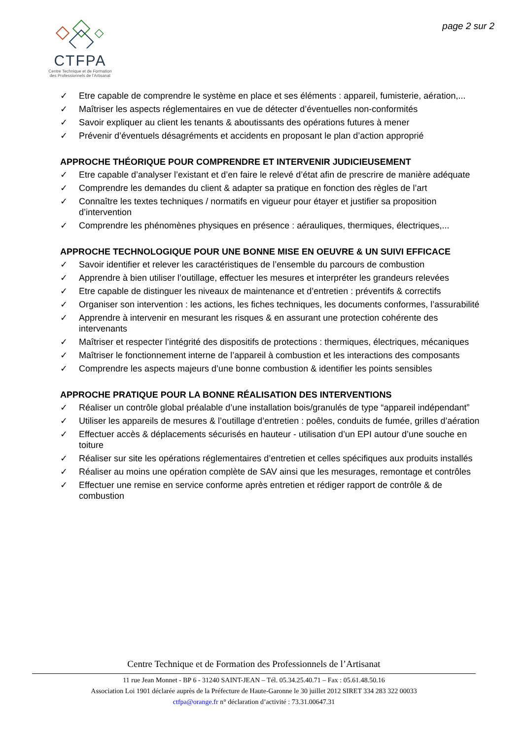CTFPA
Centre Technique et de Formation
des Professionnels de l’Artisanat
page 2 sur 2
✓ Etre capable de comprendre le système en place et ses éléments : appareil, fumisterie, aération,...
✓ Maîtriser les aspects réglementaires en vue de détecter d’éventuelles non-conformités
✓ Savoir expliquer au client les tenants & aboutissants des opérations futures à mener
✓ Prévenir d’éventuels désagréments et accidents en proposant le plan d’action approprié
APPROCHE THÉORIQUE POUR COMPRENDRE ET INTERVENIR JUDICIEUSEMENT
✓ Etre capable d’analyser l’existant et d’en faire le relevé d’état afin de prescrire de manière adéquate
✓ Comprendre les demandes du client & adapter sa pratique en fonction des règles de l’art
✓ Connaître les textes techniques / normatifs en vigueur pour étayer et justifier sa proposition d’intervention
✓ Comprendre les phénomènes physiques en présence : aérauliques, thermiques, électriques,...
APPROCHE TECHNOLOGIQUE POUR UNE BONNE MISE EN OEUVRE & UN SUIVI EFFICACE
✓ Savoir identifier et relever les caractéristiques de l’ensemble du parcours de combustion
✓ Apprendre à bien utiliser l’outillage, effectuer les mesures et interpréter les grandeurs relevées
✓ Etre capable de distinguer les niveaux de maintenance et d’entretien : préventifs & correctifs
✓ Organiser son intervention : les actions, les fiches techniques, les documents conformes, l’assurabilité
✓ Apprendre à intervenir en mesurant les risques & en assurant une protection cohérente des intervenants
✓ Maîtriser et respecter l’intégrité des dispositifs de protections : thermiques, électriques, mécaniques
✓ Maîtriser le fonctionnement interne de l’appareil à combustion et les interactions des composants
✓ Comprendre les aspects majeurs d’une bonne combustion & identifier les points sensibles
APPROCHE PRATIQUE POUR LA BONNE RÉALISATION DES INTERVENTIONS
✓ Réaliser un contrôle global préalable d’une installation bois/granulés de type “appareil indépendant”
✓ Utiliser les appareils de mesures & l’outillage d’entretien : poêles, conduits de fumée, grilles d’aération
✓ Effectuer accès & déplacements sécurisés en hauteur - utilisation d’un EPI autour d’une souche en toiture
✓ Réaliser sur site les opérations réglementaires d’entretien et celles spécifiques aux produits installés
✓ Réaliser au moins une opération complète de SAV ainsi que les mesurages, remontage et contrôles
✓ Effectuer une remise en service conforme après entretien et rédiger rapport de contrôle & de combustion
Centre Technique et de Formation des Professionnels de l’Artisanat
11 rue Jean Monnet - BP 6 - 31240 SAINT-JEAN – Tél. 05.34.25.40.71 – Fax : 05.61.48.50.16
Association Loi 1901 déclarée auprès de la Préfecture de Haute-Garonne le 30 juillet 2012 SIRET 334 283 322 00033
ctfpa@orange.fr n° déclaration d’activité : 73.31.00647.31